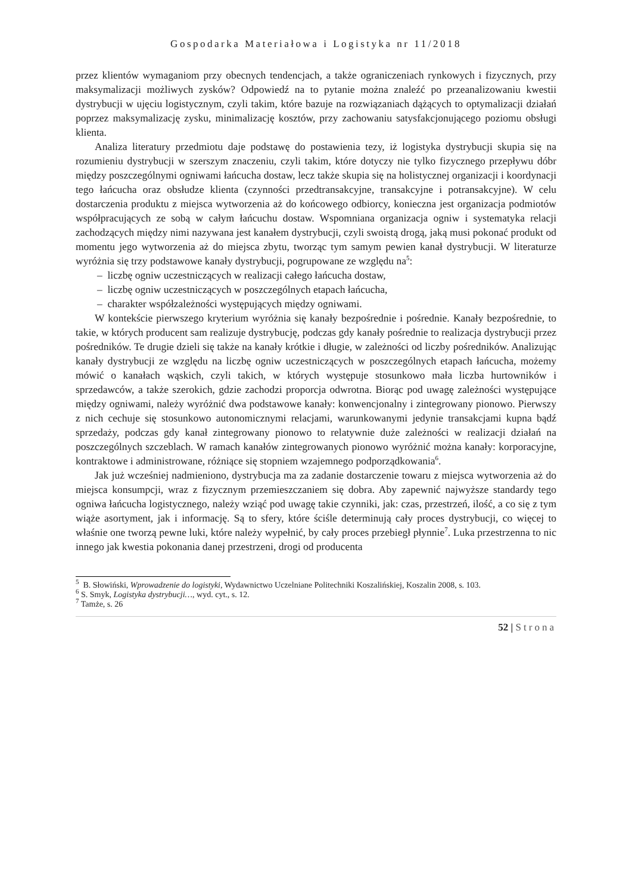Gospodarka Materiałowa i Logistyka nr 11/2018
przez klientów wymaganiom przy obecnych tendencjach, a także ograniczeniach rynkowych i fizycznych, przy maksymalizacji możliwych zysków? Odpowiedź na to pytanie można znaleźć po przeanalizowaniu kwestii dystrybucji w ujęciu logistycznym, czyli takim, które bazuje na rozwiązaniach dążących to optymalizacji działań poprzez maksymalizację zysku, minimalizację kosztów, przy zachowaniu satysfakcjonującego poziomu obsługi klienta.
Analiza literatury przedmiotu daje podstawę do postawienia tezy, iż logistyka dystrybucji skupia się na rozumieniu dystrybucji w szerszym znaczeniu, czyli takim, które dotyczy nie tylko fizycznego przepływu dóbr między poszczególnymi ogniwami łańcucha dostaw, lecz także skupia się na holistycznej organizacji i koordynacji tego łańcucha oraz obsłudze klienta (czynności przedtransakcyjne, transakcyjne i potransakcyjne). W celu dostarczenia produktu z miejsca wytworzenia aż do końcowego odbiorcy, konieczna jest organizacja podmiotów współpracujących ze sobą w całym łańcuchu dostaw. Wspomniana organizacja ogniw i systematyka relacji zachodzących między nimi nazywana jest kanałem dystrybucji, czyli swoistą drogą, jaką musi pokonać produkt od momentu jego wytworzenia aż do miejsca zbytu, tworząc tym samym pewien kanał dystrybucji. W literaturze wyróżnia się trzy podstawowe kanały dystrybucji, pogrupowane ze względu na<sup>5</sup>:
– liczbę ogniw uczestniczących w realizacji całego łańcucha dostaw,
– liczbę ogniw uczestniczących w poszczególnych etapach łańcucha,
– charakter współzależności występujących między ogniwami.
W kontekście pierwszego kryterium wyróżnia się kanały bezpośrednie i pośrednie. Kanały bezpośrednie, to takie, w których producent sam realizuje dystrybucję, podczas gdy kanały pośrednie to realizacja dystrybucji przez pośredników. Te drugie dzieli się także na kanały krótkie i długie, w zależności od liczby pośredników. Analizując kanały dystrybucji ze względu na liczbę ogniw uczestniczących w poszczególnych etapach łańcucha, możemy mówić o kanałach wąskich, czyli takich, w których występuje stosunkowo mała liczba hurtowników i sprzedawców, a także szerokich, gdzie zachodzi proporcja odwrotna. Biorąc pod uwagę zależności występujące między ogniwami, należy wyróżnić dwa podstawowe kanały: konwencjonalny i zintegrowany pionowo. Pierwszy z nich cechuje się stosunkowo autonomicznymi relacjami, warunkowanymi jedynie transakcjami kupna bądź sprzedaży, podczas gdy kanał zintegrowany pionowo to relatywnie duże zależności w realizacji działań na poszczególnych szczeblach. W ramach kanałów zintegrowanych pionowo wyróżnić można kanały: korporacyjne, kontraktowe i administrowane, różniące się stopniem wzajemnego podporządkowania<sup>6</sup>.
Jak już wcześniej nadmieniono, dystrybucja ma za zadanie dostarczenie towaru z miejsca wytworzenia aż do miejsca konsumpcji, wraz z fizycznym przemieszczaniem się dobra. Aby zapewnić najwyższe standardy tego ogniwa łańcucha logistycznego, należy wziąć pod uwagę takie czynniki, jak: czas, przestrzeń, ilość, a co się z tym wiąże asortyment, jak i informację. Są to sfery, które ściśle determinują cały proces dystrybucji, co więcej to właśnie one tworzą pewne luki, które należy wypełnić, by cały proces przebiegł płynnie<sup>7</sup>. Luka przestrzenna to nic innego jak kwestia pokonania danej przestrzeni, drogi od producenta
<sup>5</sup> B. Słowiński, Wprowadzenie do logistyki, Wydawnictwo Uczelniane Politechniki Koszalińskiej, Koszalin 2008, s. 103.
<sup>6</sup> S. Smyk, Logistyka dystrybucji…, wyd. cyt., s. 12.
<sup>7</sup> Tamże, s. 26
52 | Strona